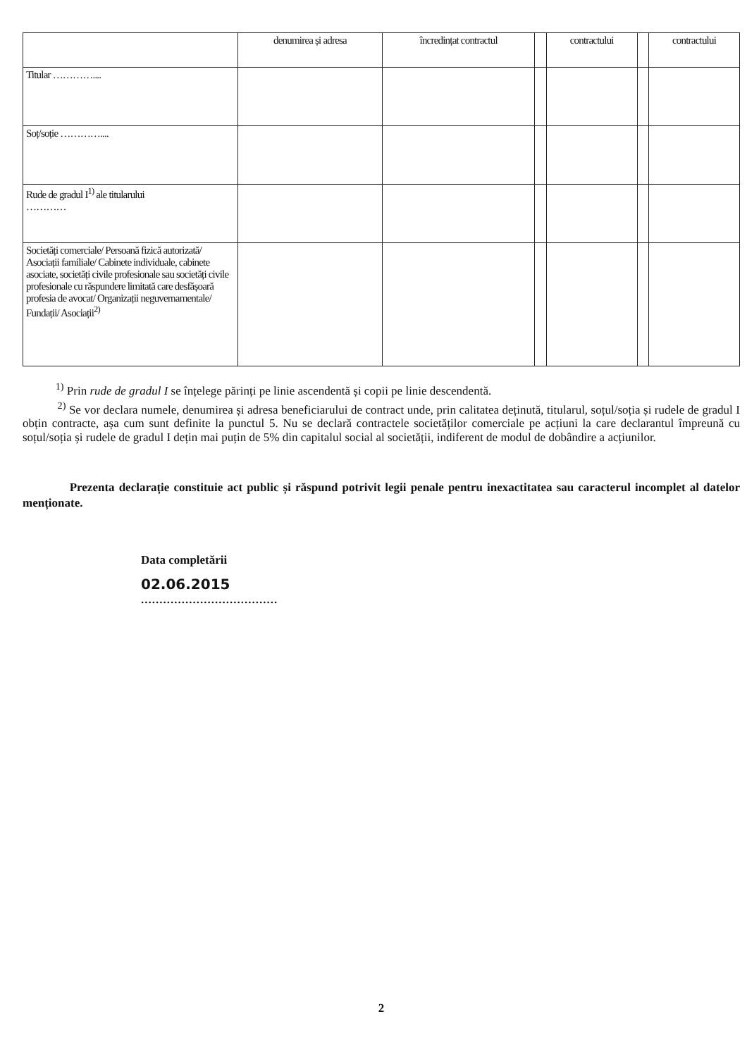| | denumirea și adresa | încredințat contractul | | contractului | | contractului |
| --- | --- | --- | --- | --- | --- | --- |
| Titular ………….... | | | | | | |
| Soț/soție ………….... | | | | | | |
| Rude de gradul I<sup>1)</sup> ale titularului ………… | | | | | | |
| Societăți comerciale/ Persoană fizică autorizată/ Asociații familiale/ Cabinete individuale, cabinete asociate, societăți civile profesionale sau societăți civile profesionale cu răspundere limitată care desfășoară profesia de avocat/ Organizații neguvernamentale/ Fundații/ Asociații<sup>2)</sup> | | | | | | |
<sup>1)</sup> Prin rude de gradul I se înțelege părinți pe linie ascendentă și copii pe linie descendentă.
<sup>2)</sup> Se vor declara numele, denumirea și adresa beneficiarului de contract unde, prin calitatea deținută, titularul, soțul/soția și rudele de gradul I obțin contracte, așa cum sunt definite la punctul 5. Nu se declară contractele societăților comerciale pe acțiuni la care declarantul împreună cu soțul/soția și rudele de gradul I dețin mai puțin de 5% din capitalul social al societății, indiferent de modul de dobândire a acțiunilor.
Prezenta declarație constituie act public și răspund potrivit legii penale pentru inexactitatea sau caracterul incomplet al datelor menționate.
Data completării
02.06.2015
.....................................
2